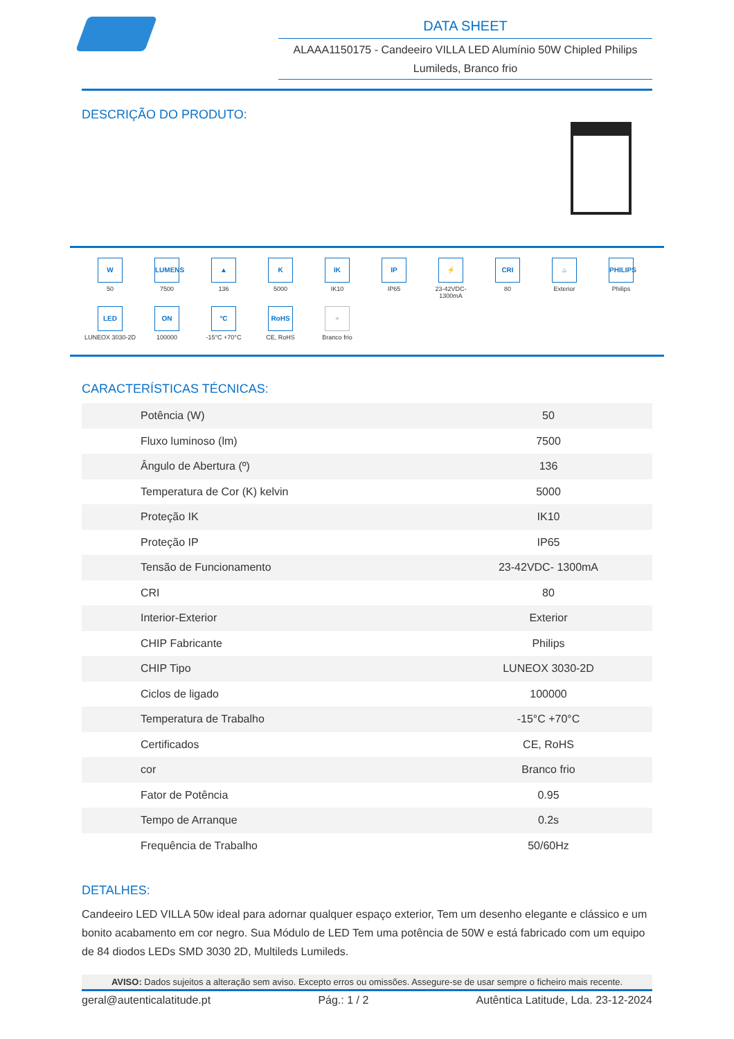DATA SHEET
ALAAA1150175 - Candeeiro VILLA LED Alumínio 50W Chipled Philips Lumileds, Branco frio
DESCRIÇÃO DO PRODUTO:
W
50
LUMENS
7500
▲
136
K
5000
IK
IK10
IP
IP65
⚡
23-42VDC-
1300mA
CRI
80
⌂
Exterior
PHILIPS
Philips
LED
LUNEOX 3030-2D
ON
100000
°C
-15°C +70°C
RoHS
CE, RoHS
+
Branco frio
CARACTERÍSTICAS TÉCNICAS:
| Potência (W) | 50 |
| Fluxo luminoso (lm) | 7500 |
| Ângulo de Abertura (º) | 136 |
| Temperatura de Cor (K) kelvin | 5000 |
| Proteção IK | IK10 |
| Proteção IP | IP65 |
| Tensão de Funcionamento | 23-42VDC- 1300mA |
| CRI | 80 |
| Interior-Exterior | Exterior |
| CHIP Fabricante | Philips |
| CHIP Tipo | LUNEOX 3030-2D |
| Ciclos de ligado | 100000 |
| Temperatura de Trabalho | -15°C +70°C |
| Certificados | CE, RoHS |
| cor | Branco frio |
| Fator de Potência | 0.95 |
| Tempo de Arranque | 0.2s |
| Frequência de Trabalho | 50/60Hz |
DETALHES:
Candeeiro LED VILLA 50w ideal para adornar qualquer espaço exterior, Tem um desenho elegante e clássico e um bonito acabamento em cor negro. Sua Módulo de LED Tem uma potência de 50W e está fabricado com um equipo de 84 diodos LEDs SMD 3030 2D, Multileds Lumileds.
AVISO: Dados sujeitos a alteração sem aviso. Excepto erros ou omissões. Assegure-se de usar sempre o ficheiro mais recente.
geral@autenticalatitude.pt Pág.: 1 / 2 Autêntica Latitude, Lda. 23-12-2024